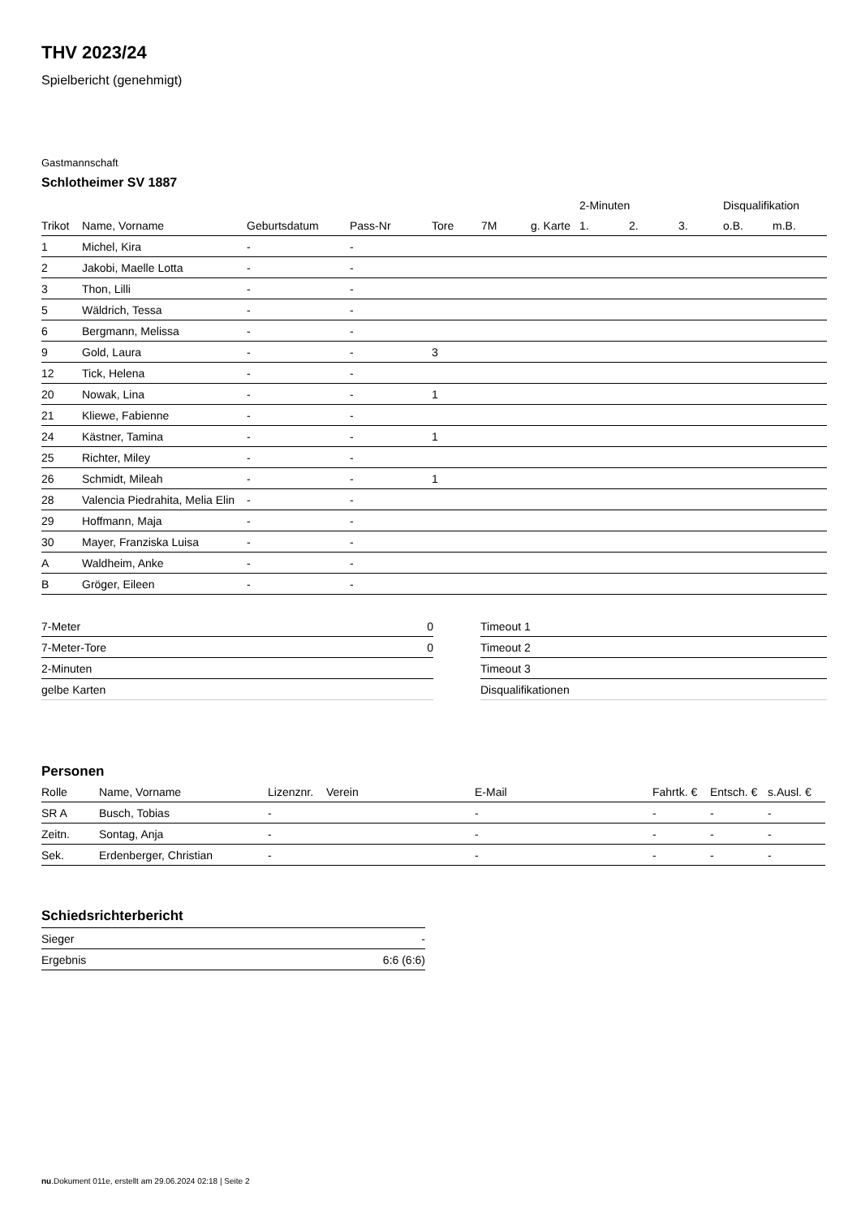THV 2023/24
Spielbericht (genehmigt)
Gastmannschaft
Schlotheimer SV 1887
| | | | | | | | 2-Minuten | | | Disqualifikation | |
| --- | --- | --- | --- | --- | --- | --- | --- | --- | --- | --- | --- |
| Trikot | Name, Vorname | Geburtsdatum | Pass-Nr | Tore | 7M | g. Karte | 1. | 2. | 3. | o.B. | m.B. |
| 1 | Michel, Kira | - | - | | | | | | | | |
| 2 | Jakobi, Maelle Lotta | - | - | | | | | | | | |
| 3 | Thon, Lilli | - | - | | | | | | | | |
| 5 | Wäldrich, Tessa | - | - | | | | | | | | |
| 6 | Bergmann, Melissa | - | - | | | | | | | | |
| 9 | Gold, Laura | - | - | 3 | | | | | | | |
| 12 | Tick, Helena | - | - | | | | | | | | |
| 20 | Nowak, Lina | - | - | 1 | | | | | | | |
| 21 | Kliewe, Fabienne | - | - | | | | | | | | |
| 24 | Kästner, Tamina | - | - | 1 | | | | | | | |
| 25 | Richter, Miley | - | - | | | | | | | | |
| 26 | Schmidt, Mileah | - | - | 1 | | | | | | | |
| 28 | Valencia Piedrahita, Melia Elin | - | - | | | | | | | | |
| 29 | Hoffmann, Maja | - | - | | | | | | | | |
| 30 | Mayer, Franziska Luisa | - | - | | | | | | | | |
| A | Waldheim, Anke | - | - | | | | | | | | |
| B | Gröger, Eileen | - | - | | | | | | | | |
| 7-Meter | 0 |
| 7-Meter-Tore | 0 |
| 2-Minuten | |
| gelbe Karten | |
| Timeout 1 |
| Timeout 2 |
| Timeout 3 |
| Disqualifikationen |
Personen
| Rolle | Name, Vorname | Lizenznr. | Verein | E-Mail | Fahrtk. € | Entsch. € | s.Ausl. € |
| --- | --- | --- | --- | --- | --- | --- | --- |
| SR A | Busch, Tobias | - | | - | - | - | - |
| Zeitn. | Sontag, Anja | - | | - | - | - | - |
| Sek. | Erdenberger, Christian | - | | - | - | - | - |
Schiedsrichterbericht
| Sieger | - |
| Ergebnis | 6:6 (6:6) |
nu.Dokument 011e, erstellt am 29.06.2024 02:18 | Seite 2